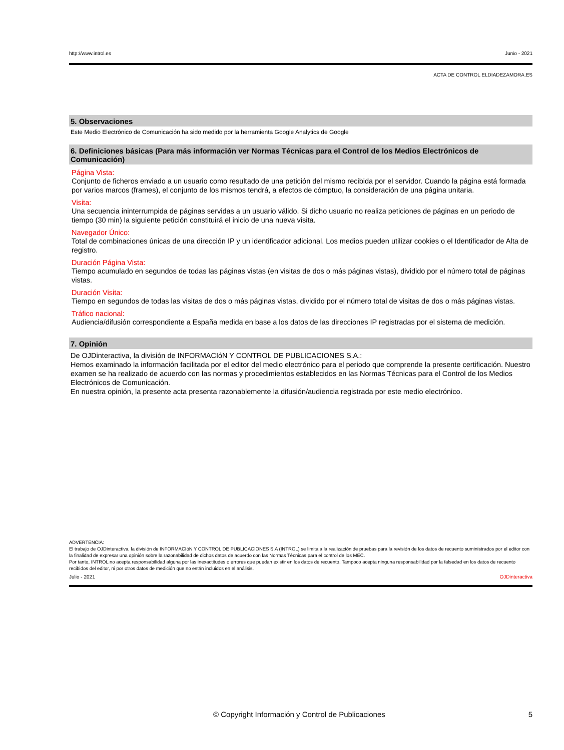http://www.introl.es Junio - 2021
ACTA DE CONTROL ELDIADEZAMORA.ES
5. Observaciones
Este Medio Electrónico de Comunicación ha sido medido por la herramienta Google Analytics de Google
6. Definiciones básicas (Para más información ver Normas Técnicas para el Control de los Medios Electrónicos de Comunicación)
Página Vista:
Conjunto de ficheros enviado a un usuario como resultado de una petición del mismo recibida por el servidor. Cuando la página está formada por varios marcos (frames), el conjunto de los mismos tendrá, a efectos de cómptuo, la consideración de una página unitaria.
Visita:
Una secuencia ininterrumpida de páginas servidas a un usuario válido. Si dicho usuario no realiza peticiones de páginas en un periodo de tiempo (30 min) la siguiente petición constituirá el inicio de una nueva visita.
Navegador Único:
Total de combinaciones únicas de una dirección IP y un identificador adicional. Los medios pueden utilizar cookies o el Identificador de Alta de registro.
Duración Página Vista:
Tiempo acumulado en segundos de todas las páginas vistas (en visitas de dos o más páginas vistas), dividido por el número total de páginas vistas.
Duración Visita:
Tiempo en segundos de todas las visitas de dos o más páginas vistas, dividido por el número total de visitas de dos o más páginas vistas.
Tráfico nacional:
Audiencia/difusión correspondiente a España medida en base a los datos de las direcciones IP registradas por el sistema de medición.
7. Opinión
De OJDinteractiva, la división de INFORMACIóN Y CONTROL DE PUBLICACIONES S.A.:
Hemos examinado la información facilitada por el editor del medio electrónico para el periodo que comprende la presente certificación. Nuestro examen se ha realizado de acuerdo con las normas y procedimientos establecidos en las Normas Técnicas para el Control de los Medios Electrónicos de Comunicación.
En nuestra opinión, la presente acta presenta razonablemente la difusión/audiencia registrada por este medio electrónico.
ADVERTENCIA:
El trabajo de OJDinteractiva, la división de INFORMACIóN Y CONTROL DE PUBLICACIONES S.A (INTROL) se limita a la realización de pruebas para la revisión de los datos de recuento suministrados por el editor con la finalidad de expresar una opinión sobre la razonabilidad de dichos datos de acuerdo con las Normas Técnicas para el control de los MEC.
Por tanto, INTROL no acepta responsabilidad alguna por las inexactitudes o errores que puedan existir en los datos de recuento. Tampoco acepta ninguna responsabilidad por la falsedad en los datos de recuento recibidos del editor, ni por otros datos de medición que no están incluidos en el análisis.
Julio - 2021 OJDinteractiva
© Copyright Información y Control de Publicaciones 5